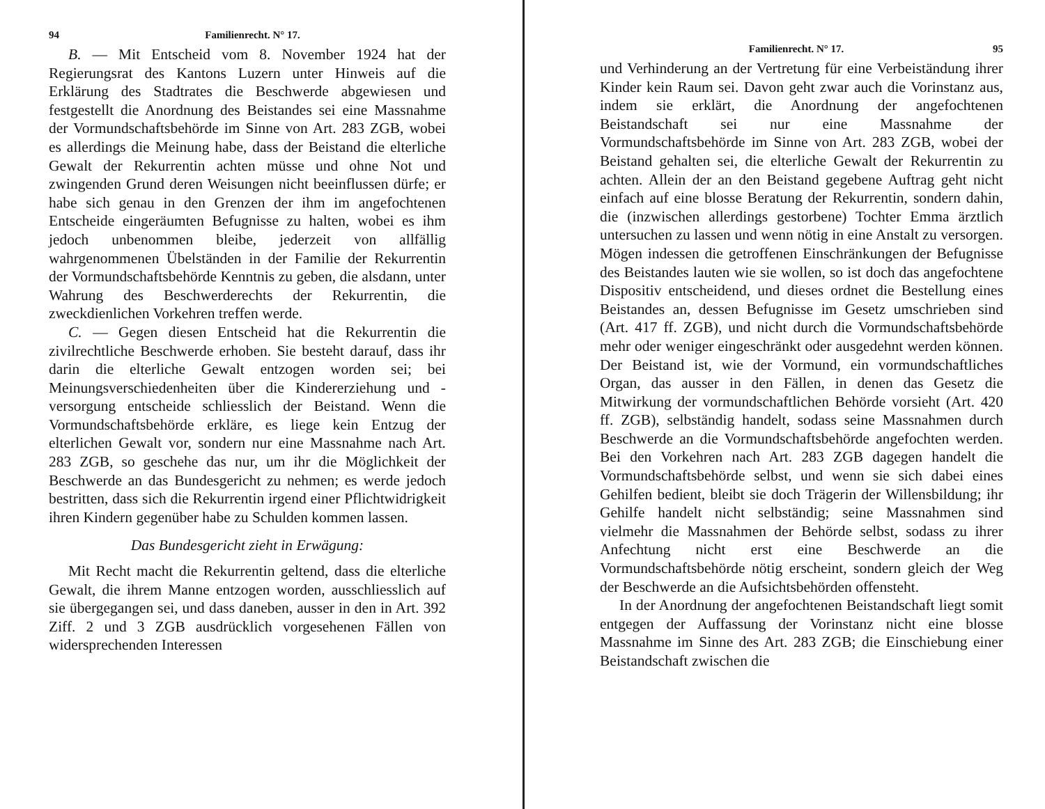94 Familienrecht. N° 17.
B. — Mit Entscheid vom 8. November 1924 hat der Regierungsrat des Kantons Luzern unter Hinweis auf die Erklärung des Stadtrates die Beschwerde abgewiesen und festgestellt die Anordnung des Beistandes sei eine Massnahme der Vormundschaftsbehörde im Sinne von Art. 283 ZGB, wobei es allerdings die Meinung habe, dass der Beistand die elterliche Gewalt der Rekurrentin achten müsse und ohne Not und zwingenden Grund deren Weisungen nicht beeinflussen dürfe; er habe sich genau in den Grenzen der ihm im angefochtenen Entscheide eingeräumten Befugnisse zu halten, wobei es ihm jedoch unbenommen bleibe, jederzeit von allfällig wahrgenommenen Übelständen in der Familie der Rekurrentin der Vormundschaftsbehörde Kenntnis zu geben, die alsdann, unter Wahrung des Beschwerderechts der Rekurrentin, die zweckdienlichen Vorkehren treffen werde.
C. — Gegen diesen Entscheid hat die Rekurrentin die zivilrechtliche Beschwerde erhoben. Sie besteht darauf, dass ihr darin die elterliche Gewalt entzogen worden sei; bei Meinungsverschiedenheiten über die Kindererziehung und -versorgung entscheide schliesslich der Beistand. Wenn die Vormundschaftsbehörde erkläre, es liege kein Entzug der elterlichen Gewalt vor, sondern nur eine Massnahme nach Art. 283 ZGB, so geschehe das nur, um ihr die Möglichkeit der Beschwerde an das Bundesgericht zu nehmen; es werde jedoch bestritten, dass sich die Rekurrentin irgend einer Pflichtwidrigkeit ihren Kindern gegenüber habe zu Schulden kommen lassen.
Das Bundesgericht zieht in Erwägung:
Mit Recht macht die Rekurrentin geltend, dass die elterliche Gewalt, die ihrem Manne entzogen worden, ausschliesslich auf sie übergegangen sei, und dass daneben, ausser in den in Art. 392 Ziff. 2 und 3 ZGB ausdrücklich vorgesehenen Fällen von widersprechenden Interessen
Familienrecht. N° 17. 95
und Verhinderung an der Vertretung für eine Verbeiständung ihrer Kinder kein Raum sei. Davon geht zwar auch die Vorinstanz aus, indem sie erklärt, die Anordnung der angefochtenen Beistandschaft sei nur eine Massnahme der Vormundschaftsbehörde im Sinne von Art. 283 ZGB, wobei der Beistand gehalten sei, die elterliche Gewalt der Rekurrentin zu achten. Allein der an den Beistand gegebene Auftrag geht nicht einfach auf eine blosse Beratung der Rekurrentin, sondern dahin, die (inzwischen allerdings gestorbene) Tochter Emma ärztlich untersuchen zu lassen und wenn nötig in eine Anstalt zu versorgen. Mögen indessen die getroffenen Einschränkungen der Befugnisse des Beistandes lauten wie sie wollen, so ist doch das angefochtene Dispositiv entscheidend, und dieses ordnet die Bestellung eines Beistandes an, dessen Befugnisse im Gesetz umschrieben sind (Art. 417 ff. ZGB), und nicht durch die Vormundschaftsbehörde mehr oder weniger eingeschränkt oder ausgedehnt werden können. Der Beistand ist, wie der Vormund, ein vormundschaftliches Organ, das ausser in den Fällen, in denen das Gesetz die Mitwirkung der vormundschaftlichen Behörde vorsieht (Art. 420 ff. ZGB), selbständig handelt, sodass seine Massnahmen durch Beschwerde an die Vormundschaftsbehörde angefochten werden. Bei den Vorkehren nach Art. 283 ZGB dagegen handelt die Vormundschaftsbehörde selbst, und wenn sie sich dabei eines Gehilfen bedient, bleibt sie doch Trägerin der Willensbildung; ihr Gehilfe handelt nicht selbständig; seine Massnahmen sind vielmehr die Massnahmen der Behörde selbst, sodass zu ihrer Anfechtung nicht erst eine Beschwerde an die Vormundschaftsbehörde nötig erscheint, sondern gleich der Weg der Beschwerde an die Aufsichtsbehörden offensteht.
In der Anordnung der angefochtenen Beistandschaft liegt somit entgegen der Auffassung der Vorinstanz nicht eine blosse Massnahme im Sinne des Art. 283 ZGB; die Einschiebung einer Beistandschaft zwischen die